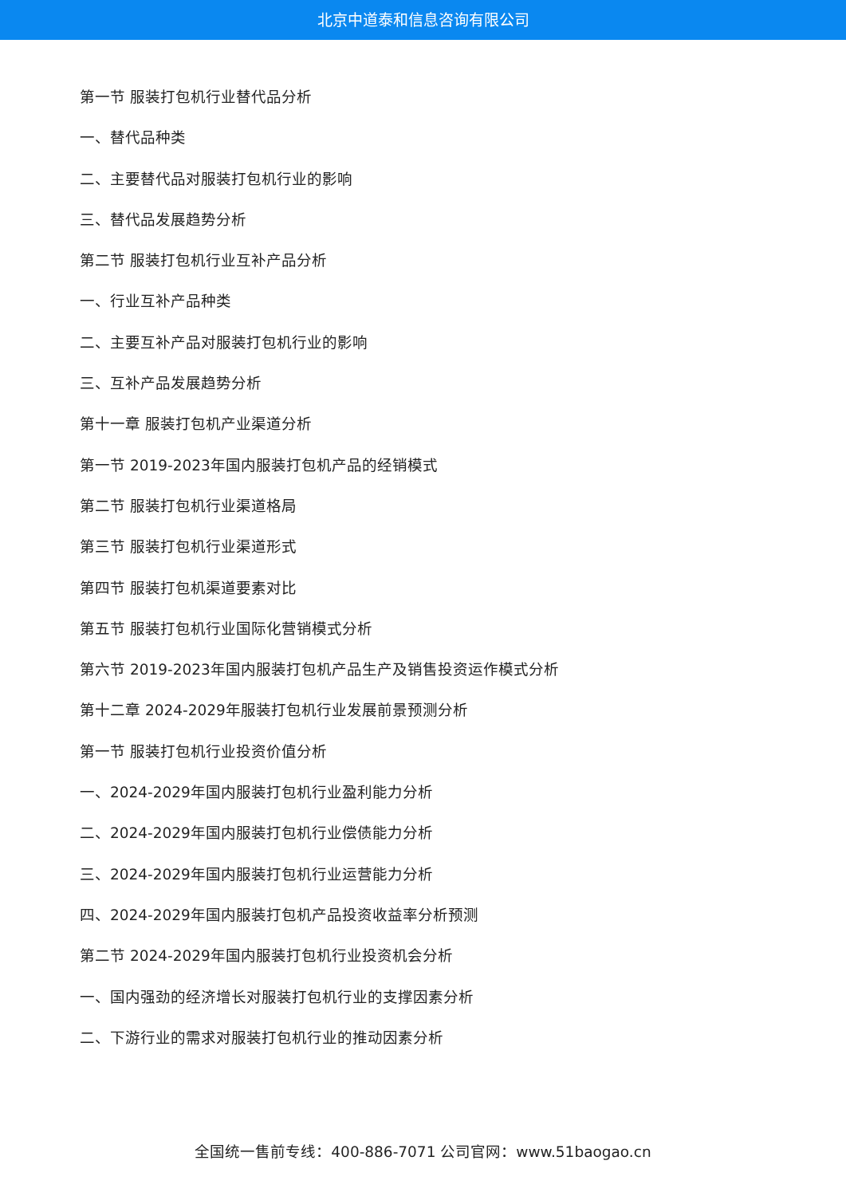北京中道泰和信息咨询有限公司
第一节 服装打包机行业替代品分析
一、替代品种类
二、主要替代品对服装打包机行业的影响
三、替代品发展趋势分析
第二节 服装打包机行业互补产品分析
一、行业互补产品种类
二、主要互补产品对服装打包机行业的影响
三、互补产品发展趋势分析
第十一章 服装打包机产业渠道分析
第一节 2019-2023年国内服装打包机产品的经销模式
第二节 服装打包机行业渠道格局
第三节 服装打包机行业渠道形式
第四节 服装打包机渠道要素对比
第五节 服装打包机行业国际化营销模式分析
第六节 2019-2023年国内服装打包机产品生产及销售投资运作模式分析
第十二章 2024-2029年服装打包机行业发展前景预测分析
第一节 服装打包机行业投资价值分析
一、2024-2029年国内服装打包机行业盈利能力分析
二、2024-2029年国内服装打包机行业偿债能力分析
三、2024-2029年国内服装打包机行业运营能力分析
四、2024-2029年国内服装打包机产品投资收益率分析预测
第二节 2024-2029年国内服装打包机行业投资机会分析
一、国内强劲的经济增长对服装打包机行业的支撑因素分析
二、下游行业的需求对服装打包机行业的推动因素分析
全国统一售前专线：400-886-7071 公司官网：www.51baogao.cn